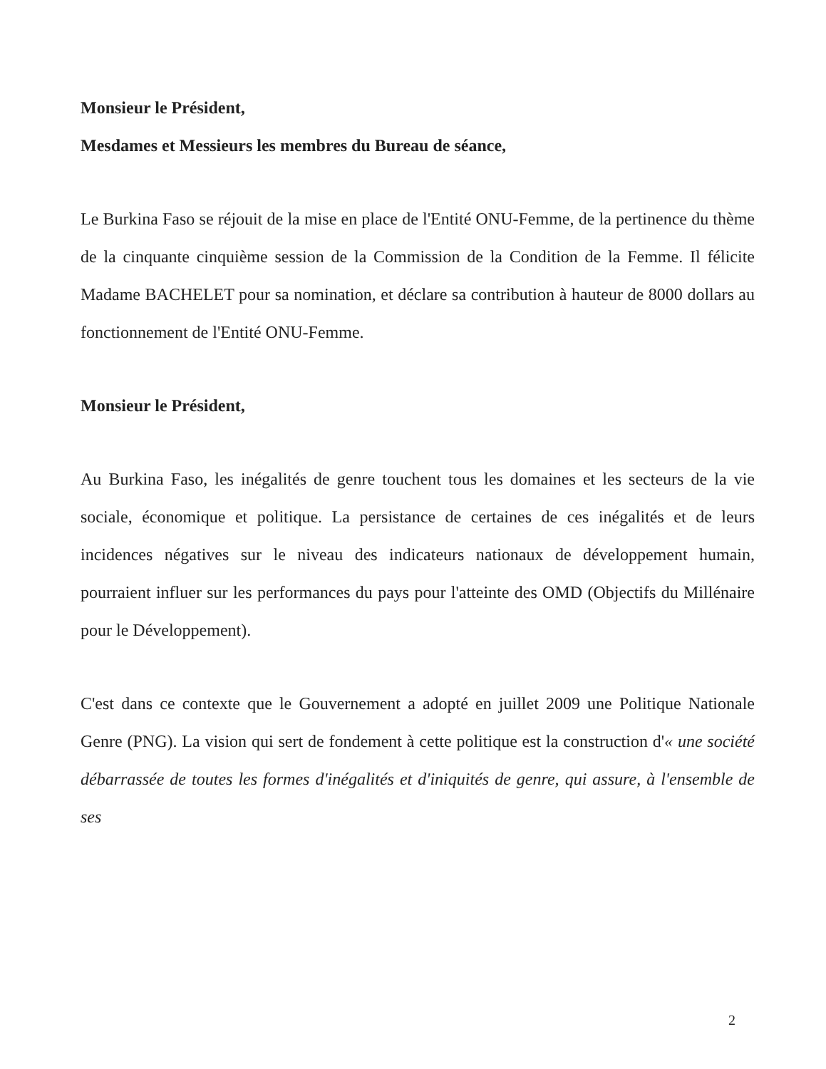Monsieur le Président,
Mesdames et Messieurs les membres du Bureau de séance,
Le Burkina Faso se réjouit de la mise en place de l'Entité ONU-Femme, de la pertinence du thème de la cinquante cinquième session de la Commission de la Condition de la Femme. Il félicite Madame BACHELET pour sa nomination, et déclare sa contribution à hauteur de 8000 dollars au fonctionnement de l'Entité ONU-Femme.
Monsieur le Président,
Au Burkina Faso, les inégalités de genre touchent tous les domaines et les secteurs de la vie sociale, économique et politique. La persistance de certaines de ces inégalités et de leurs incidences négatives sur le niveau des indicateurs nationaux de développement humain, pourraient influer sur les performances du pays pour l'atteinte des OMD (Objectifs du Millénaire pour le Développement).
C'est dans ce contexte que le Gouvernement a adopté en juillet 2009 une Politique Nationale Genre (PNG). La vision qui sert de fondement à cette politique est la construction d'« une société débarrassée de toutes les formes d'inégalités et d'iniquités de genre, qui assure, à l'ensemble de ses
2